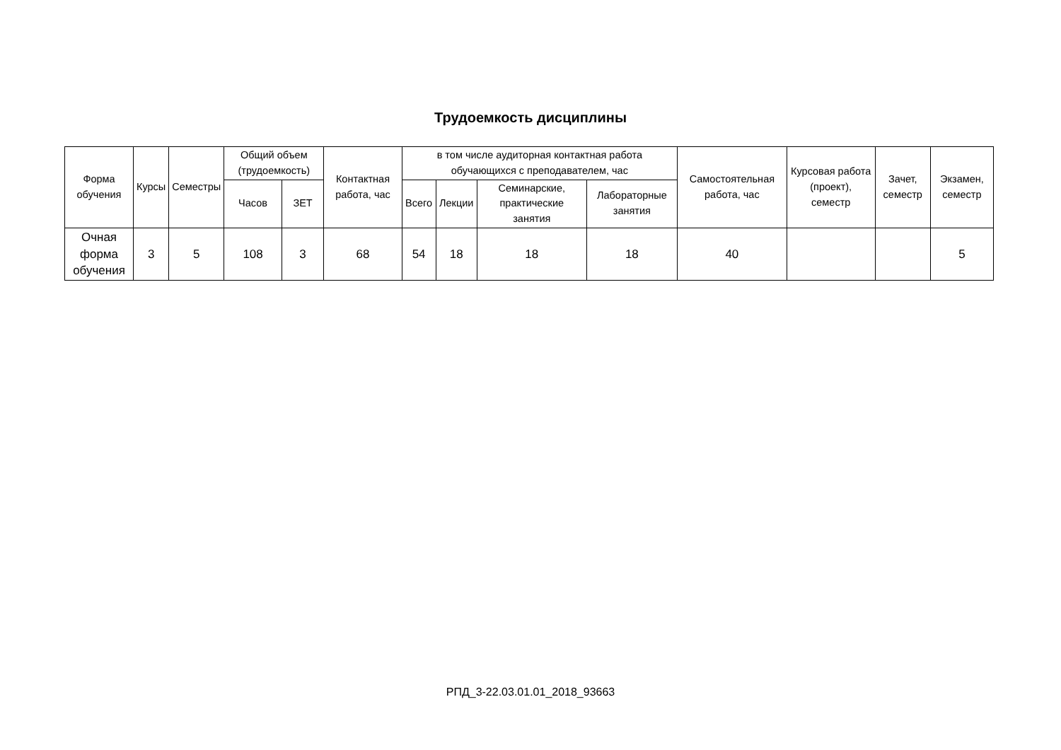Трудоемкость дисциплины
| Форма обучения | Курсы | Семестры | Общий объем (трудоемкость) | | Контактная работа, час | в том числе аудиторная контактная работа обучающихся с преподавателем, час | | | | Самостоятельная работа, час | Курсовая работа (проект), семестр | Зачет, семестр | Экзамен, семестр |
| --- | --- | --- | --- | --- | --- | --- | --- | --- | --- | --- | --- | --- | --- |
| | | | Часов | ЗЕТ | | Всего | Лекции | Семинарские, практические занятия | Лабораторные занятия | | | | |
| Очная форма обучения | 3 | 5 | 108 | 3 | 68 | 54 | 18 | 18 | 18 | 40 | | | 5 |
РПД_3-22.03.01.01_2018_93663